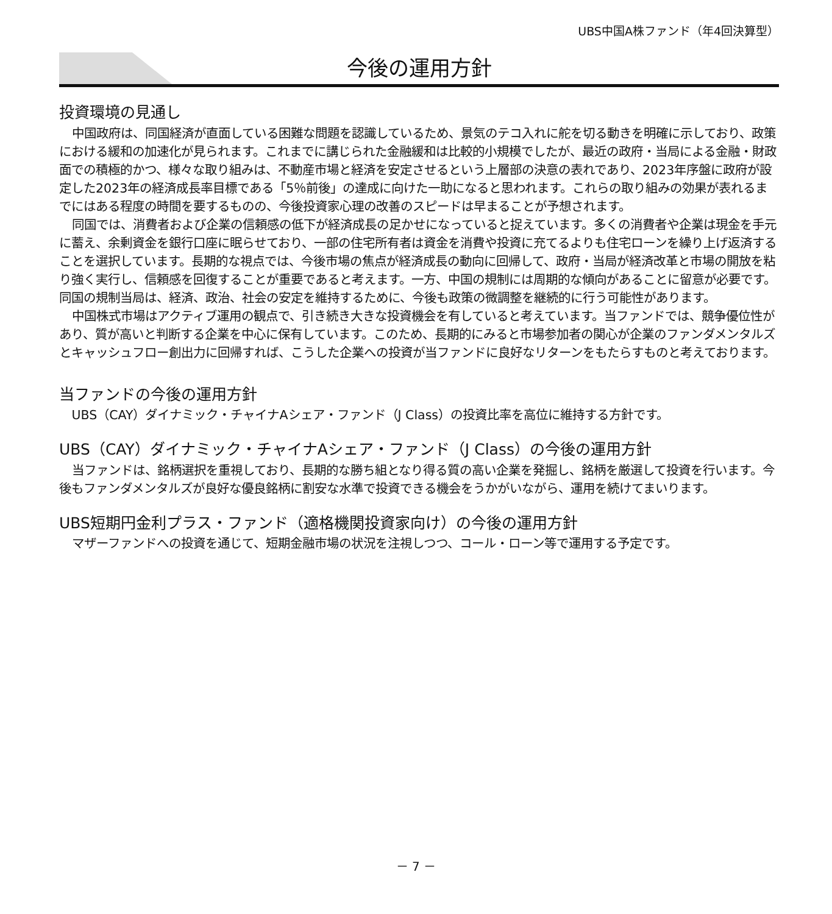UBS中国A株ファンド（年4回決算型）
今後の運用方針
投資環境の見通し
中国政府は、同国経済が直面している困難な問題を認識しているため、景気のテコ入れに舵を切る動きを明確に示しており、政策における緩和の加速化が見られます。これまでに講じられた金融緩和は比較的小規模でしたが、最近の政府・当局による金融・財政面での積極的かつ、様々な取り組みは、不動産市場と経済を安定させるという上層部の決意の表れであり、2023年序盤に政府が設定した2023年の経済成長率目標である「5％前後」の達成に向けた一助になると思われます。これらの取り組みの効果が表れるまでにはある程度の時間を要するものの、今後投資家心理の改善のスピードは早まることが予想されます。
同国では、消費者および企業の信頼感の低下が経済成長の足かせになっていると捉えています。多くの消費者や企業は現金を手元に蓄え、余剰資金を銀行口座に眠らせており、一部の住宅所有者は資金を消費や投資に充てるよりも住宅ローンを繰り上げ返済することを選択しています。長期的な視点では、今後市場の焦点が経済成長の動向に回帰して、政府・当局が経済改革と市場の開放を粘り強く実行し、信頼感を回復することが重要であると考えます。一方、中国の規制には周期的な傾向があることに留意が必要です。同国の規制当局は、経済、政治、社会の安定を維持するために、今後も政策の微調整を継続的に行う可能性があります。
中国株式市場はアクティブ運用の観点で、引き続き大きな投資機会を有していると考えています。当ファンドでは、競争優位性があり、質が高いと判断する企業を中心に保有しています。このため、長期的にみると市場参加者の関心が企業のファンダメンタルズとキャッシュフロー創出力に回帰すれば、こうした企業への投資が当ファンドに良好なリターンをもたらすものと考えております。
当ファンドの今後の運用方針
UBS（CAY）ダイナミック・チャイナAシェア・ファンド（J Class）の投資比率を高位に維持する方針です。
UBS（CAY）ダイナミック・チャイナAシェア・ファンド（J Class）の今後の運用方針
当ファンドは、銘柄選択を重視しており、長期的な勝ち組となり得る質の高い企業を発掘し、銘柄を厳選して投資を行います。今後もファンダメンタルズが良好な優良銘柄に割安な水準で投資できる機会をうかがいながら、運用を続けてまいります。
UBS短期円金利プラス・ファンド（適格機関投資家向け）の今後の運用方針
マザーファンドへの投資を通じて、短期金融市場の状況を注視しつつ、コール・ローン等で運用する予定です。
－ 7 －